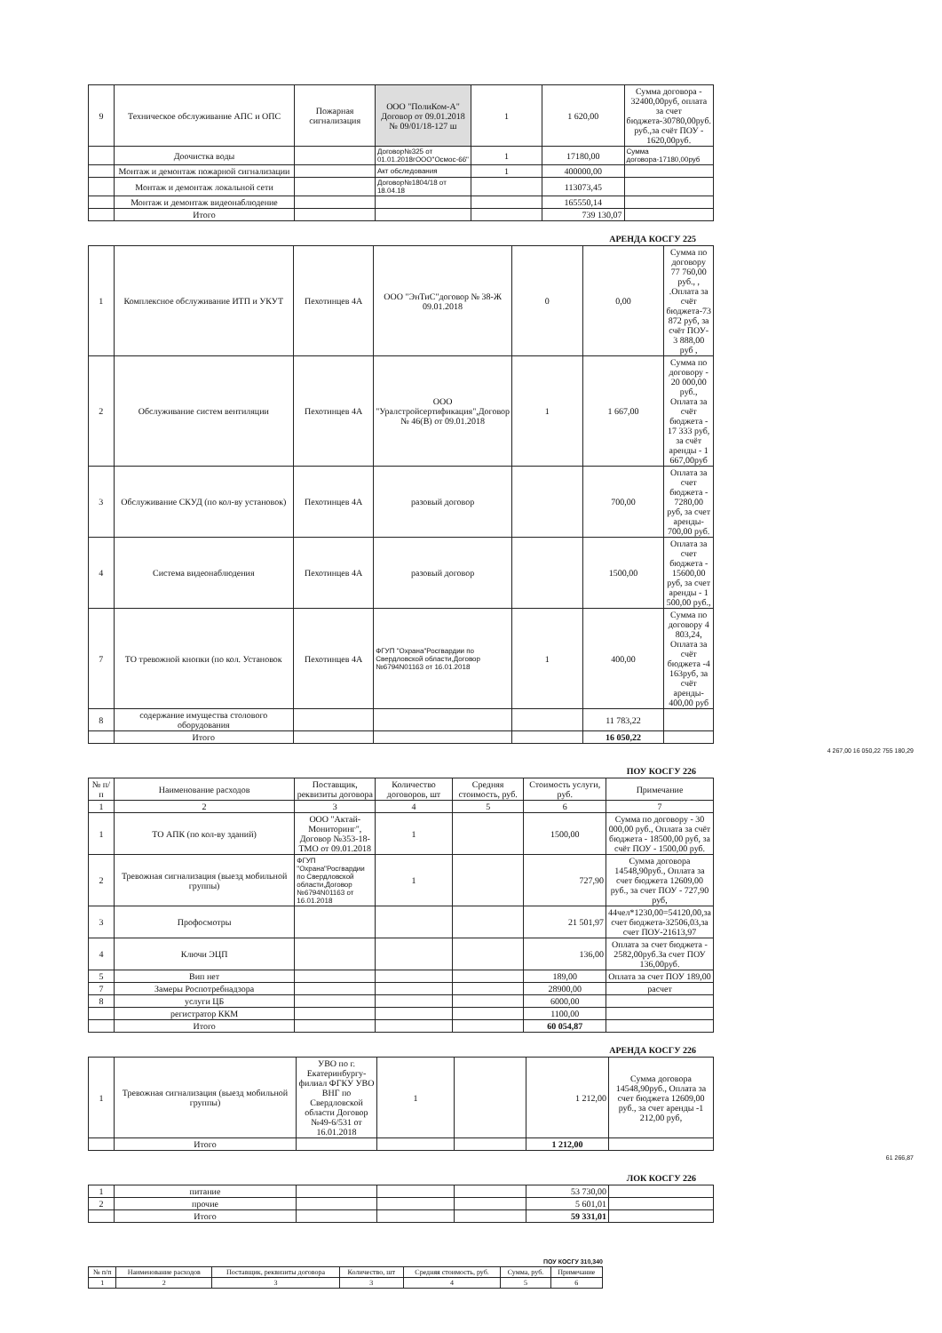| 9 | Техническое обслуживание АПС и ОПС | Пожарная сигнализация | ООО "ПолиКом-А" Договор от 09.01.2018 № 09/01/18-127 ш | 1 | 1 620,00 | Сумма договора - 32400,00руб, оплата за счет бюджета-30780,00руб. руб.,за счёт ПОУ - 1620,00руб. |
| | Доочистка воды | | Договор№325 от 01.01.2018гООО"Осмос-66" | 1 | 17180,00 | Сумма договора-17180,00руб |
| | Монтаж и демонтаж пожарной сигнализации | | Акт обследования | 1 | 400000,00 | |
| | Монтаж и демонтаж локальной сети | | Договор№1804/18 от 18.04.18 | | 113073,45 | |
| | Монтаж и демонтаж видеонаблюдение | | | | 165550,14 | |
| | Итого | | | | 739 130,07 | |
АРЕНДА КОСГУ 225
| 1 | Комплексное обслуживание ИТП и УКУТ | Пехотинцев 4А | ООО "ЭнТиС"договор № 38-Ж 09.01.2018 | 0 | 0,00 | Сумма по договору 77 760,00 руб., , .Оплата за счёт бюджета-73 872 руб, за счёт ПОУ- 3 888,00 руб , |
| 2 | Обслуживание систем вентиляции | Пехотинцев 4А | ООО "Уралстройсертификация",Договор № 46(В) от 09.01.2018 | 1 | 1 667,00 | Сумма по договору - 20 000,00 руб., Оплата за счёт бюджета - 17 333 руб, за счёт аренды - 1 667,00руб |
| 3 | Обслуживание СКУД (по кол-ву установок) | Пехотинцев 4А | разовый договор | | 700,00 | Оплата за счет бюджета - 7280,00 руб, за счет аренды- 700,00 руб. |
| 4 | Система видеонаблюдения | Пехотинцев 4А | разовый договор | | 1500,00 | Оплата за счет бюджета - 15600,00 руб, за счет аренды - 1 500,00 руб., |
| 7 | ТО тревожной кнопки (по кол. Установок | Пехотинцев 4А | ФГУП "Охрана"Росгвардии по Свердловской области,Договор №6794N01163 от 16.01.2018 | 1 | 400,00 | Сумма по договору 4 803,24, Оплата за счёт бюджета -4 163руб, за счёт аренды- 400,00 руб |
| 8 | содержание имущества столового оборудования | | | | 11 783,22 | |
| | Итого | | | | 16 050,22 | |
4 267,00 16 050,22 755 180,29
ПОУ КОСГУ 226
| № п/п | Наименование расходов | Поставщик, реквизиты договора | Количество договоров, шт | Средняя стоимость, руб. | Стоимость услуги, руб. | Примечание |
| --- | --- | --- | --- | --- | --- | --- |
| 1 | 2 | 3 | 4 | 5 | 6 | 7 |
| 1 | ТО АПК (по кол-ву зданий) | ООО "Актай-Мониторинг", Договор №353-18-ТМО от 09.01.2018 | 1 | | 1500,00 | Сумма по договору - 30 000,00 руб., Оплата за счёт бюджета - 18500,00 руб, за счёт ПОУ - 1500,00 руб. |
| 2 | Тревожная сигнализация (выезд мобильной группы) | ФГУП "Охрана"Росгвардии по Свердловской области,Договор №6794N01163 от 16.01.2018 | 1 | | 727,90 | Сумма договора 14548,90руб., Оплата за счет бюджета 12609,00 руб., за счет ПОУ - 727,90 руб, |
| 3 | Профосмотры | | | | 21 501,97 | 44чел*1230,00=54120,00,за счет бюджета-32506,03,за счет ПОУ-21613,97 |
| 4 | Ключи ЭЦП | | | | 136,00 | Оплата за счет бюджета - 2582,00руб.За счет ПОУ 136,00руб. |
| 5 | Вип нет | | | | 189,00 | Оплата за счет ПОУ 189,00 |
| 7 | Замеры Роспотребнадзора | | | | 28900,00 | расчет |
| 8 | услуги ЦБ | | | | 6000,00 | |
| | регистратор ККМ | | | | 1100,00 | |
| | Итого | | | | 60 054,87 | |
АРЕНДА КОСГУ 226
| 1 | Тревожная сигнализация (выезд мобильной группы) | УВО по г. Екатеринбургу-филиал ФГКУ УВО ВНГ по Свердловской области Договор №49-6/531 от 16.01.2018 | 1 | | 1 212,00 | Сумма договора 14548,90руб., Оплата за счет бюджета 12609,00 руб., за счет аренды -1 212,00 руб, |
| | Итого | | | | 1 212,00 | |
61 266,87
ЛОК КОСГУ 226
| 1 | питание | | | | 53 730,00 | |
| 2 | прочие | | | | 5 601,01 | |
| | Итого | | | | 59 331,01 | |
ПОУ КОСГУ 310,340
| № п/п | Наименование расходов | Поставщик, реквизиты договора | Количество, шт | Средняя стоимость, руб. | Сумма, руб. | Примечание |
| 1 | 2 | 3 | 3 | 4 | 5 | 6 |